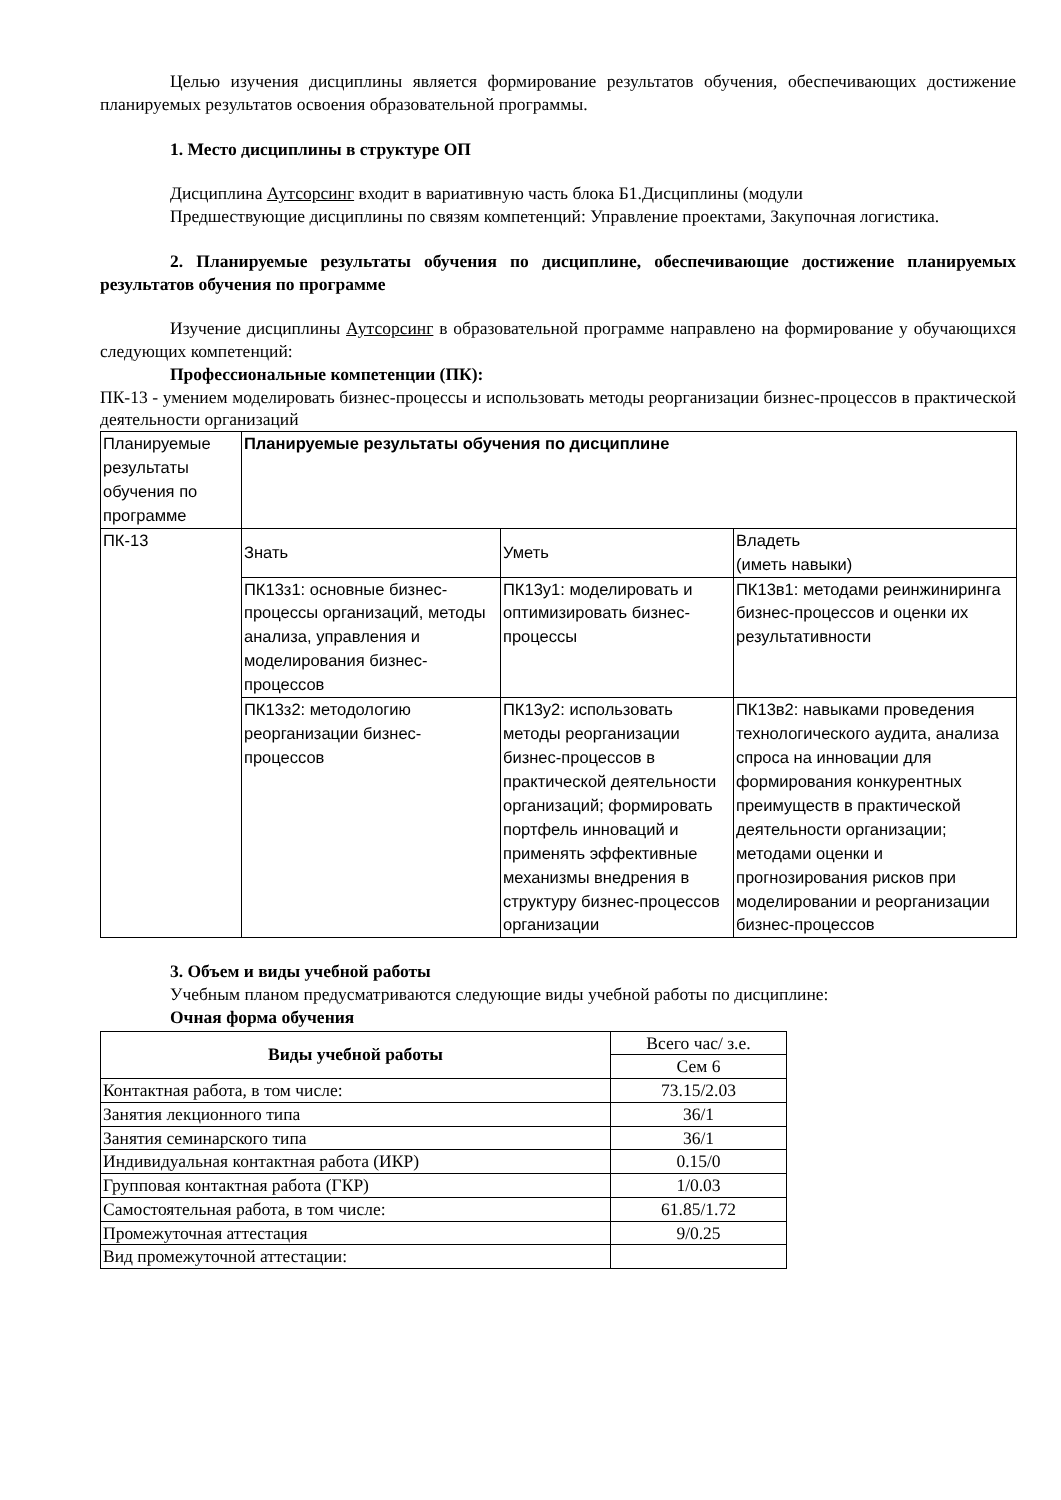Целью изучения дисциплины является формирование результатов обучения, обеспечивающих достижение планируемых результатов освоения образовательной программы.
1. Место дисциплины в структуре ОП
Дисциплина Аутсорсинг входит в вариативную часть блока Б1.Дисциплины (модули
Предшествующие дисциплины по связям компетенций: Управление проектами, Закупочная логистика.
2. Планируемые результаты обучения по дисциплине, обеспечивающие достижение планируемых результатов обучения по программе
Изучение дисциплины Аутсорсинг в образовательной программе направлено на формирование у обучающихся следующих компетенций:
Профессиональные компетенции (ПК):
ПК-13 - умением моделировать бизнес-процессы и использовать методы реорганизации бизнес-процессов в практической деятельности организаций
| Планируемые результаты обучения по программе | Планируемые результаты обучения по дисциплине | | |
| ПК-13 | Знать | Уметь | Владеть (иметь навыки) |
| | ПК13з1: основные бизнес-процессы организаций, методы анализа, управления и моделирования бизнес-процессов | ПК13у1: моделировать и оптимизировать бизнес-процессы | ПК13в1: методами реинжиниринга бизнес-процессов и оценки их результативности |
| | ПК13з2: методологию реорганизации бизнес-процессов | ПК13у2: использовать методы реорганизации бизнес-процессов в практической деятельности организаций; формировать портфель инноваций и применять эффективные механизмы внедрения в структуру бизнес-процессов организации | ПК13в2: навыками проведения технологического аудита, анализа спроса на инновации для формирования конкурентных преимуществ в практической деятельности организации; методами оценки и прогнозирования рисков при моделировании и реорганизации бизнес-процессов |
3. Объем и виды учебной работы
Учебным планом предусматриваются следующие виды учебной работы по дисциплине:
Очная форма обучения
| Виды учебной работы | Всего час/ з.е. |
| | Сем 6 |
| Контактная работа, в том числе: | 73.15/2.03 |
| Занятия лекционного типа | 36/1 |
| Занятия семинарского типа | 36/1 |
| Индивидуальная контактная работа (ИКР) | 0.15/0 |
| Групповая контактная работа (ГКР) | 1/0.03 |
| Самостоятельная работа, в том числе: | 61.85/1.72 |
| Промежуточная аттестация | 9/0.25 |
| Вид промежуточной аттестации: | |